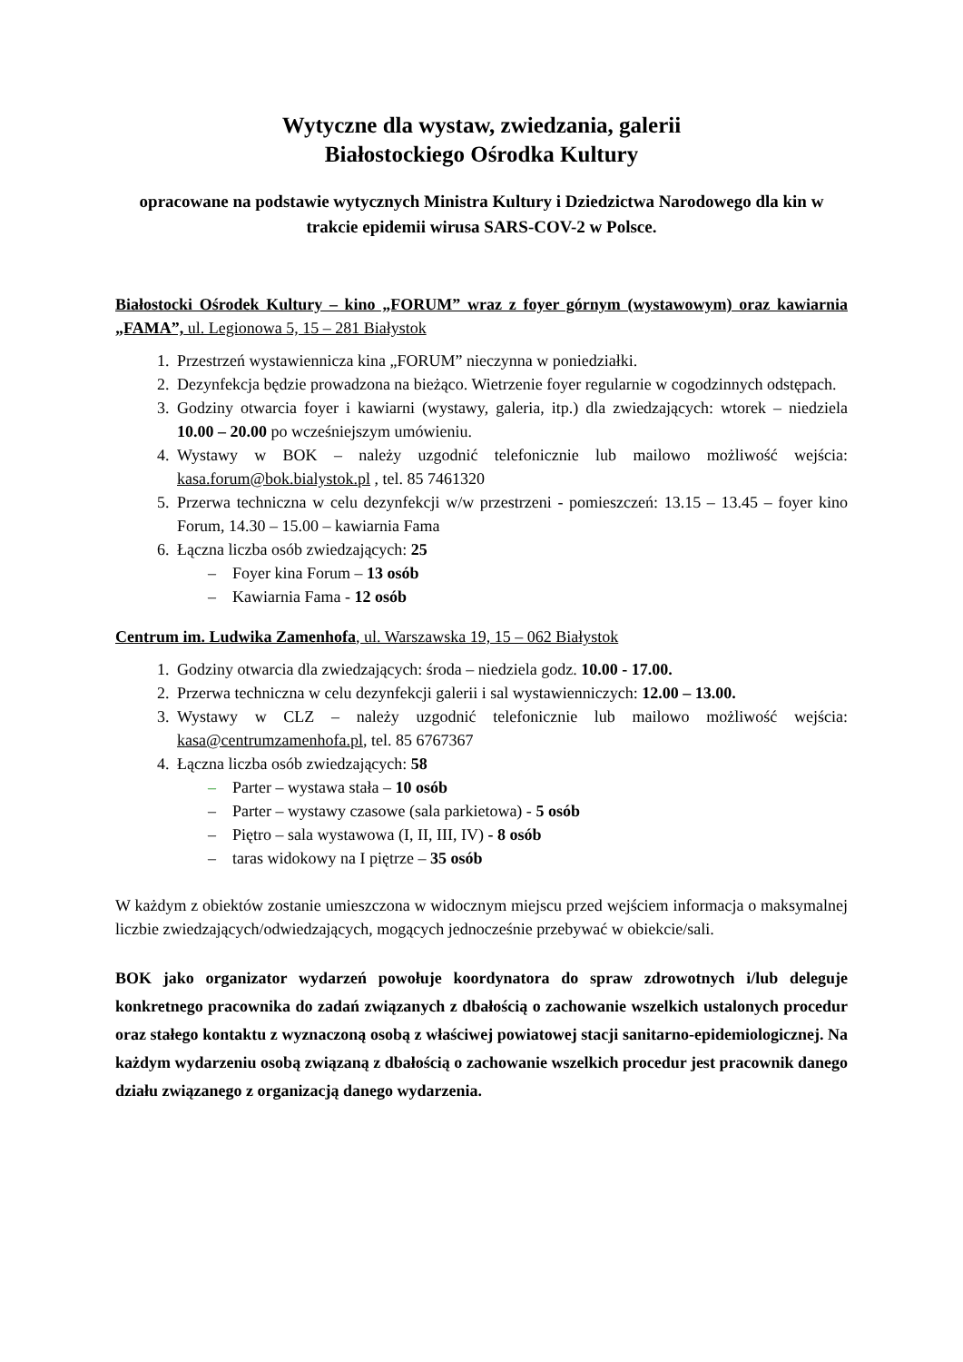Wytyczne dla wystaw, zwiedzania, galerii
Białostockiego Ośrodka Kultury
opracowane na podstawie wytycznych Ministra Kultury i Dziedzictwa Narodowego dla kin w trakcie epidemii wirusa SARS-COV-2 w Polsce.
Białostocki Ośrodek Kultury – kino „FORUM” wraz z foyer górnym (wystawowym) oraz kawiarnia „FAMA”, ul. Legionowa 5, 15 – 281 Białystok
1. Przestrzeń wystawiennicza kina „FORUM” nieczynna w poniedziałki.
2. Dezynfekcja będzie prowadzona na bieżąco. Wietrzenie foyer regularnie w cogodzinnych odstępach.
3. Godziny otwarcia foyer i kawiarni (wystawy, galeria, itp.) dla zwiedzających: wtorek – niedziela 10.00 – 20.00 po wcześniejszym umówieniu.
4. Wystawy w BOK – należy uzgodnić telefonicznie lub mailowo możliwość wejścia: kasa.forum@bok.bialystok.pl , tel. 85 7461320
5. Przerwa techniczna w celu dezynfekcji w/w przestrzeni - pomieszczeń: 13.15 – 13.45 – foyer kino Forum, 14.30 – 15.00 – kawiarnia Fama
6. Łączna liczba osób zwiedzających: 25
– Foyer kina Forum – 13 osób
– Kawiarnia Fama - 12 osób
Centrum im. Ludwika Zamenhofa, ul. Warszawska 19, 15 – 062 Białystok
1. Godziny otwarcia dla zwiedzających: środa – niedziela godz. 10.00 - 17.00.
2. Przerwa techniczna w celu dezynfekcji galerii i sal wystawienniczych: 12.00 – 13.00.
3. Wystawy w CLZ – należy uzgodnić telefonicznie lub mailowo możliwość wejścia: kasa@centrumzamenhofa.pl, tel. 85 6767367
4. Łączna liczba osób zwiedzających: 58
– Parter – wystawa stała – 10 osób
– Parter – wystawy czasowe (sala parkietowa) - 5 osób
– Piętro – sala wystawowa (I, II, III, IV) - 8 osób
– taras widokowy na I piętrze – 35 osób
W każdym z obiektów zostanie umieszczona w widocznym miejscu przed wejściem informacja o maksymalnej liczbie zwiedzających/odwiedzających, mogących jednocześnie przebywać w obiekcie/sali.
BOK jako organizator wydarzeń powołuje koordynatora do spraw zdrowotnych i/lub deleguje konkretnego pracownika do zadań związanych z dbałością o zachowanie wszelkich ustalonych procedur oraz stałego kontaktu z wyznaczoną osobą z właściwej powiatowej stacji sanitarno-epidemiologicznej. Na każdym wydarzeniu osobą związaną z dbałością o zachowanie wszelkich procedur jest pracownik danego działu związanego z organizacją danego wydarzenia.